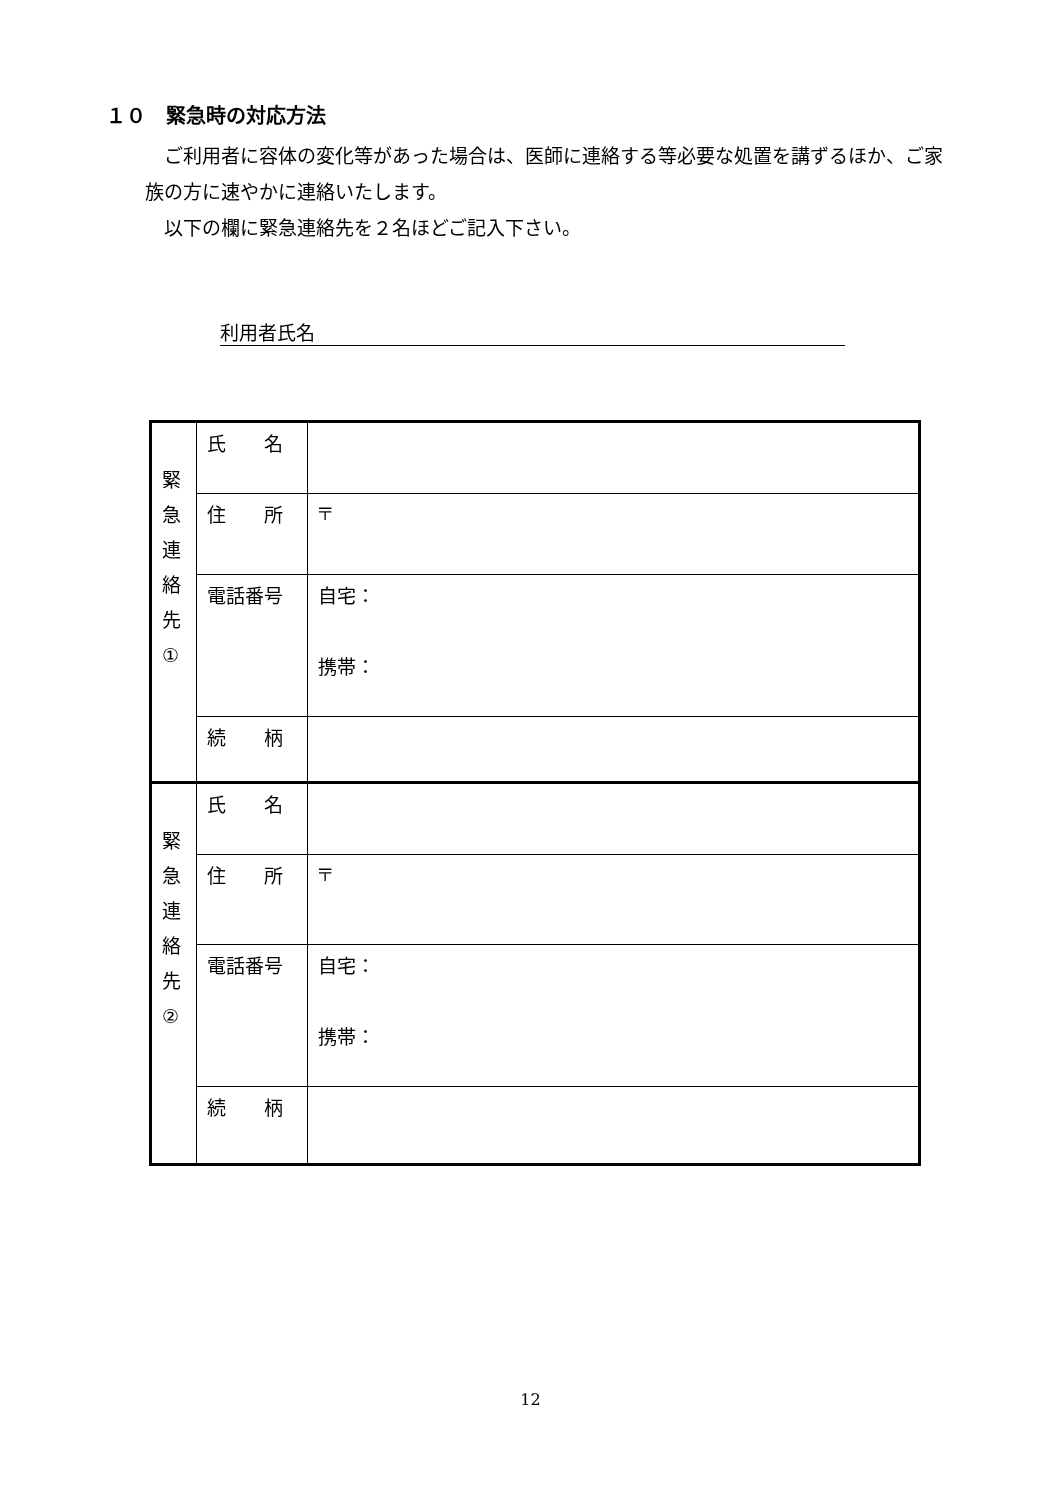１０　緊急時の対応方法
　ご利用者に容体の変化等があった場合は、医師に連絡する等必要な処置を講ずるほか、ご家族の方に速やかに連絡いたします。
　以下の欄に緊急連絡先を２名ほどご記入下さい。
利用者氏名
| 緊 急 連 絡 先 ① | 氏 名 | |
| | 住 所 | 〒 |
| | 電話番号 | 自宅： 携帯： |
| | 続 柄 | |
| 緊 急 連 絡 先 ② | 氏 名 | |
| | 住 所 | 〒 |
| | 電話番号 | 自宅： 携帯： |
| | 続 柄 | |
12